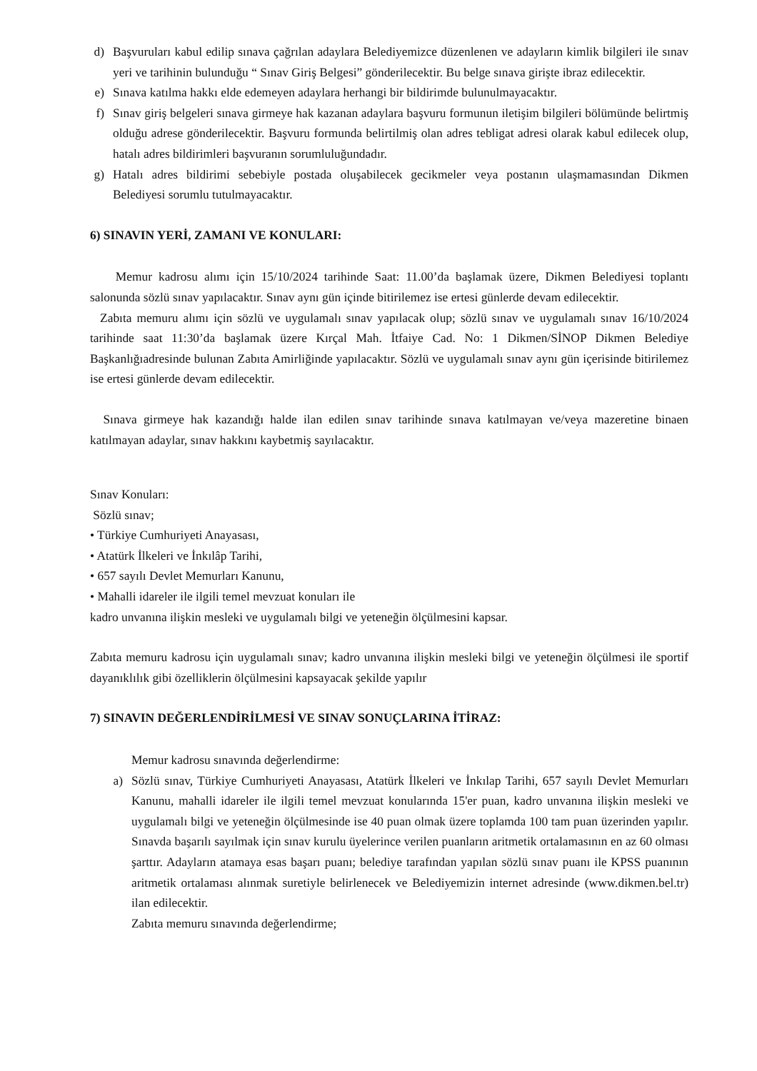d) Başvuruları kabul edilip sınava çağrılan adaylara Belediyemizce düzenlenen ve adayların kimlik bilgileri ile sınav yeri ve tarihinin bulunduğu “ Sınav Giriş Belgesi” gönderilecektir. Bu belge sınava girişte ibraz edilecektir.
e) Sınava katılma hakkı elde edemeyen adaylara herhangi bir bildirimde bulunulmayacaktır.
f) Sınav giriş belgeleri sınava girmeye hak kazanan adaylara başvuru formunun iletişim bilgileri bölümünde belirtmiş olduğu adrese gönderilecektir. Başvuru formunda belirtilmiş olan adres tebligat adresi olarak kabul edilecek olup, hatalı adres bildirimleri başvuranın sorumluluğundadır.
g) Hatalı adres bildirimi sebebiyle postada oluşabilecek gecikmeler veya postanın ulaşmamasından Dikmen Belediyesi sorumlu tutulmayacaktır.
6) SINAVIN YERİ, ZAMANI VE KONULARI:
Memur kadrosu alımı için 15/10/2024 tarihinde Saat: 11.00’da başlamak üzere, Dikmen Belediyesi toplantı salonunda sözlü sınav yapılacaktır. Sınav aynı gün içinde bitirilemez ise ertesi günlerde devam edilecektir.
Zabıta memuru alımı için sözlü ve uygulamalı sınav yapılacak olup; sözlü sınav ve uygulamalı sınav 16/10/2024 tarihinde saat 11:30’da başlamak üzere Kırçal Mah. İtfaiye Cad. No: 1 Dikmen/SİNOP Dikmen Belediye Başkanlığıadresinde bulunan Zabıta Amirliğinde yapılacaktır. Sözlü ve uygulamalı sınav aynı gün içerisinde bitirilemez ise ertesi günlerde devam edilecektir.
Sınava girmeye hak kazandığı halde ilan edilen sınav tarihinde sınava katılmayan ve/veya mazeretine binaen katılmayan adaylar, sınav hakkını kaybetmiş sayılacaktır.
Sınav Konuları:
Sözlü sınav;
• Türkiye Cumhuriyeti Anayasası,
• Atatürk İlkeleri ve İnkılâp Tarihi,
• 657 sayılı Devlet Memurları Kanunu,
• Mahalli idareler ile ilgili temel mevzuat konuları ile
kadro unvanına ilişkin mesleki ve uygulamalı bilgi ve yeteneğin ölçülmesini kapsar.
Zabıta memuru kadrosu için uygulamalı sınav; kadro unvanına ilişkin mesleki bilgi ve yeteneğin ölçülmesi ile sportif dayanıklılık gibi özelliklerin ölçülmesini kapsayacak şekilde yapılır
7) SINAVIN DEĞERLENDİRİLMESİ VE SINAV SONUÇLARINA İTİRAZ:
Memur kadrosu sınavında değerlendirme:
a) Sözlü sınav, Türkiye Cumhuriyeti Anayasası, Atatürk İlkeleri ve İnkılap Tarihi, 657 sayılı Devlet Memurları Kanunu, mahalli idareler ile ilgili temel mevzuat konularında 15'er puan, kadro unvanına ilişkin mesleki ve uygulamalı bilgi ve yeteneğin ölçülmesinde ise 40 puan olmak üzere toplamda 100 tam puan üzerinden yapılır. Sınavda başarılı sayılmak için sınav kurulu üyelerince verilen puanların aritmetik ortalamasının en az 60 olması şarttır. Adayların atamaya esas başarı puanı; belediye tarafından yapılan sözlü sınav puanı ile KPSS puanının aritmetik ortalaması alınmak suretiyle belirlenecek ve Belediyemizin internet adresinde (www.dikmen.bel.tr) ilan edilecektir.
Zabıta memuru sınavında değerlendirme;